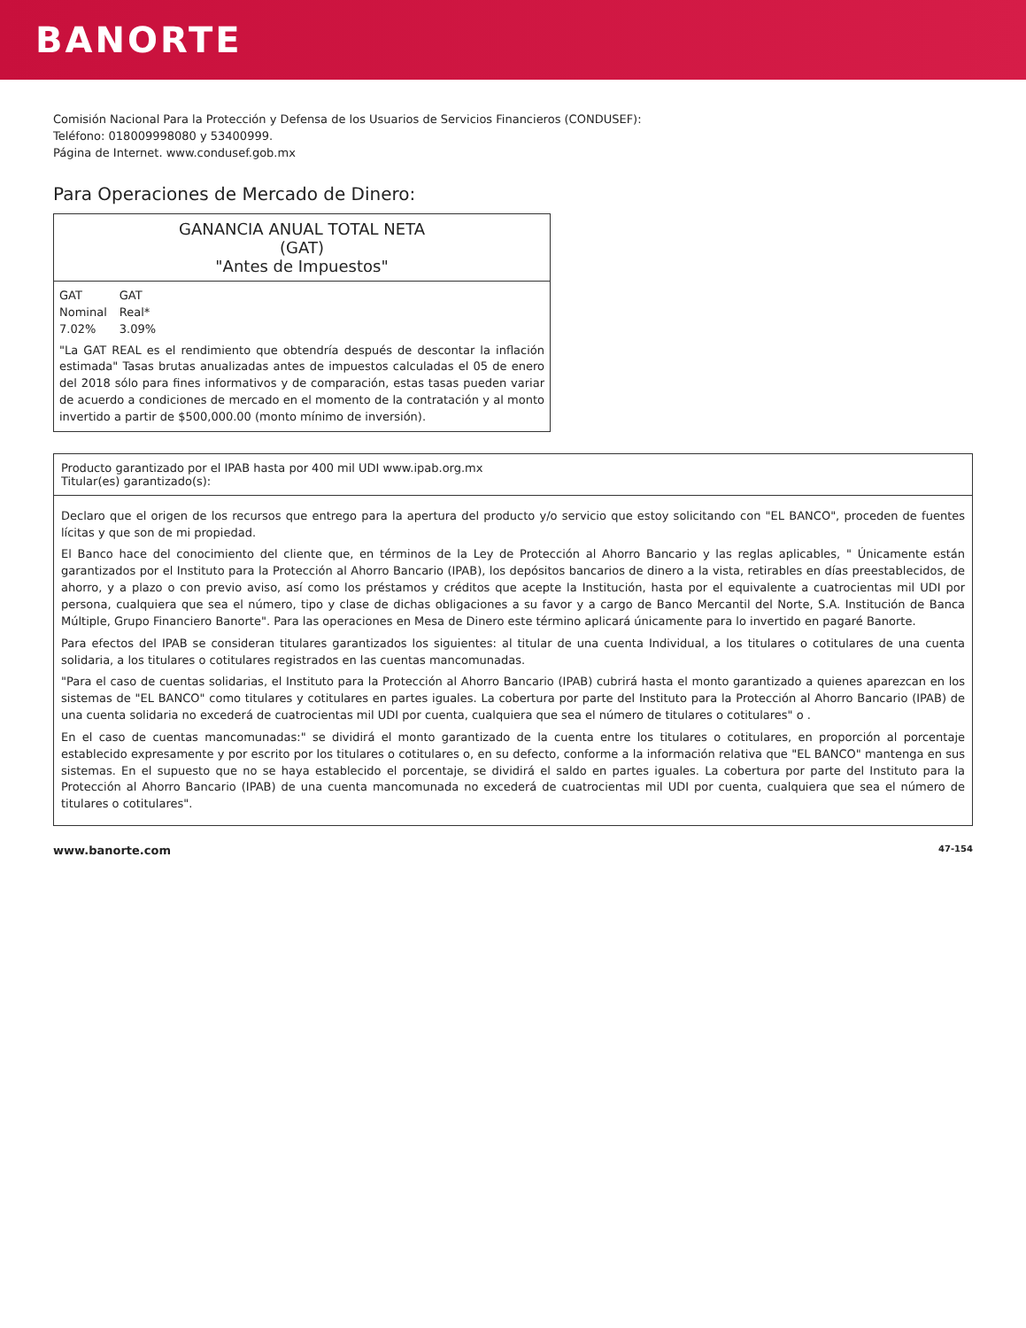BANORTE
Comisión Nacional Para la Protección y Defensa de los Usuarios de Servicios Financieros (CONDUSEF):
Teléfono: 018009998080 y 53400999.
Página de Internet. www.condusef.gob.mx
Para Operaciones de Mercado de Dinero:
GANANCIA ANUAL TOTAL NETA
(GAT)
"Antes de Impuestos"
| GAT | GAT |
| --- | --- |
| Nominal | Real* |
| 7.02% | 3.09% |
"La GAT REAL es el rendimiento que obtendría después de descontar la inflación estimada" Tasas brutas anualizadas antes de impuestos calculadas el 05 de enero del 2018 sólo para fines informativos y de comparación, estas tasas pueden variar de acuerdo a condiciones de mercado en el momento de la contratación y al monto invertido a partir de $500,000.00 (monto mínimo de inversión).
Producto garantizado por el IPAB hasta por 400 mil UDI www.ipab.org.mx
Titular(es) garantizado(s):
Declaro que el origen de los recursos que entrego para la apertura del producto y/o servicio que estoy solicitando con "EL BANCO", proceden de fuentes lícitas y que son de mi propiedad.
El Banco hace del conocimiento del cliente que, en términos de la Ley de Protección al Ahorro Bancario y las reglas aplicables, " Únicamente están garantizados por el Instituto para la Protección al Ahorro Bancario (IPAB), los depósitos bancarios de dinero a la vista, retirables en días preestablecidos, de ahorro, y a plazo o con previo aviso, así como los préstamos y créditos que acepte la Institución, hasta por el equivalente a cuatrocientas mil UDI por persona, cualquiera que sea el número, tipo y clase de dichas obligaciones a su favor y a cargo de Banco Mercantil del Norte, S.A. Institución de Banca Múltiple, Grupo Financiero Banorte". Para las operaciones en Mesa de Dinero este término aplicará únicamente para lo invertido en pagaré Banorte.
Para efectos del IPAB se consideran titulares garantizados los siguientes: al titular de una cuenta Individual, a los titulares o cotitulares de una cuenta solidaria, a los titulares o cotitulares registrados en las cuentas mancomunadas.
"Para el caso de cuentas solidarias, el Instituto para la Protección al Ahorro Bancario (IPAB) cubrirá hasta el monto garantizado a quienes aparezcan en los sistemas de "EL BANCO" como titulares y cotitulares en partes iguales. La cobertura por parte del Instituto para la Protección al Ahorro Bancario (IPAB) de una cuenta solidaria no excederá de cuatrocientas mil UDI por cuenta, cualquiera que sea el número de titulares o cotitulares" o .
En el caso de cuentas mancomunadas:" se dividirá el monto garantizado de la cuenta entre los titulares o cotitulares, en proporción al porcentaje establecido expresamente y por escrito por los titulares o cotitulares o, en su defecto, conforme a la información relativa que "EL BANCO" mantenga en sus sistemas. En el supuesto que no se haya establecido el porcentaje, se dividirá el saldo en partes iguales. La cobertura por parte del Instituto para la Protección al Ahorro Bancario (IPAB) de una cuenta mancomunada no excederá de cuatrocientas mil UDI por cuenta, cualquiera que sea el número de titulares o cotitulares".
www.banorte.com 47-154